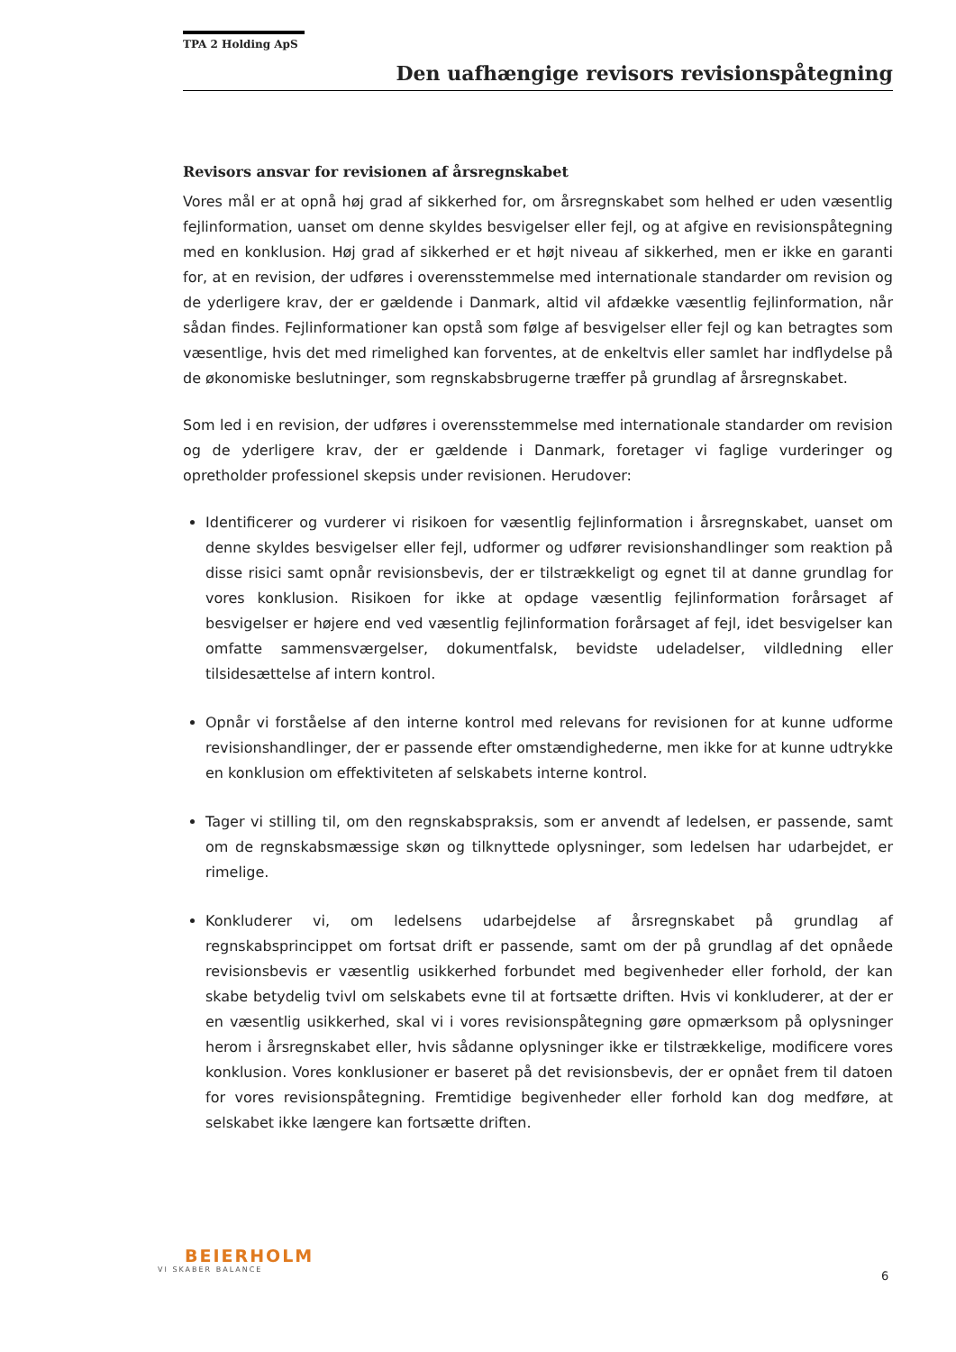TPA 2 Holding ApS
Den uafhængige revisors revisionspåtegning
Revisors ansvar for revisionen af årsregnskabet
Vores mål er at opnå høj grad af sikkerhed for, om årsregnskabet som helhed er uden væsentlig fejlinformation, uanset om denne skyldes besvigelser eller fejl, og at afgive en revisionspåtegning med en konklusion. Høj grad af sikkerhed er et højt niveau af sikkerhed, men er ikke en garanti for, at en revision, der udføres i overensstemmelse med internationale standarder om revision og de yderligere krav, der er gældende i Danmark, altid vil afdække væsentlig fejlinformation, når sådan findes. Fejlinformationer kan opstå som følge af besvigelser eller fejl og kan betragtes som væsentlige, hvis det med rimelighed kan forventes, at de enkeltvis eller samlet har indflydelse på de økonomiske beslutninger, som regnskabsbrugerne træffer på grundlag af årsregnskabet.
Som led i en revision, der udføres i overensstemmelse med internationale standarder om revision og de yderligere krav, der er gældende i Danmark, foretager vi faglige vurderinger og opretholder professionel skepsis under revisionen. Herudover:
Identificerer og vurderer vi risikoen for væsentlig fejlinformation i årsregnskabet, uanset om denne skyldes besvigelser eller fejl, udformer og udfører revisionshandlinger som reaktion på disse risici samt opnår revisionsbevis, der er tilstrækkeligt og egnet til at danne grundlag for vores konklusion. Risikoen for ikke at opdage væsentlig fejlinformation forårsaget af besvigelser er højere end ved væsentlig fejlinformation forårsaget af fejl, idet besvigelser kan omfatte sammensværgelser, dokumentfalsk, bevidste udeladelser, vildledning eller tilsidesættelse af intern kontrol.
Opnår vi forståelse af den interne kontrol med relevans for revisionen for at kunne udforme revisionshandlinger, der er passende efter omstændighederne, men ikke for at kunne udtrykke en konklusion om effektiviteten af selskabets interne kontrol.
Tager vi stilling til, om den regnskabspraksis, som er anvendt af ledelsen, er passende, samt om de regnskabsmæssige skøn og tilknyttede oplysninger, som ledelsen har udarbejdet, er rimelige.
Konkluderer vi, om ledelsens udarbejdelse af årsregnskabet på grundlag af regnskabsprincippet om fortsat drift er passende, samt om der på grundlag af det opnåede revisionsbevis er væsentlig usikkerhed forbundet med begivenheder eller forhold, der kan skabe betydelig tvivl om selskabets evne til at fortsætte driften. Hvis vi konkluderer, at der er en væsentlig usikkerhed, skal vi i vores revisionspåtegning gøre opmærksom på oplysninger herom i årsregnskabet eller, hvis sådanne oplysninger ikke er tilstrækkelige, modificere vores konklusion. Vores konklusioner er baseret på det revisionsbevis, der er opnået frem til datoen for vores revisionspåtegning. Fremtidige begivenheder eller forhold kan dog medføre, at selskabet ikke længere kan fortsætte driften.
BEIERHOLM
VI SKABER BALANCE
6